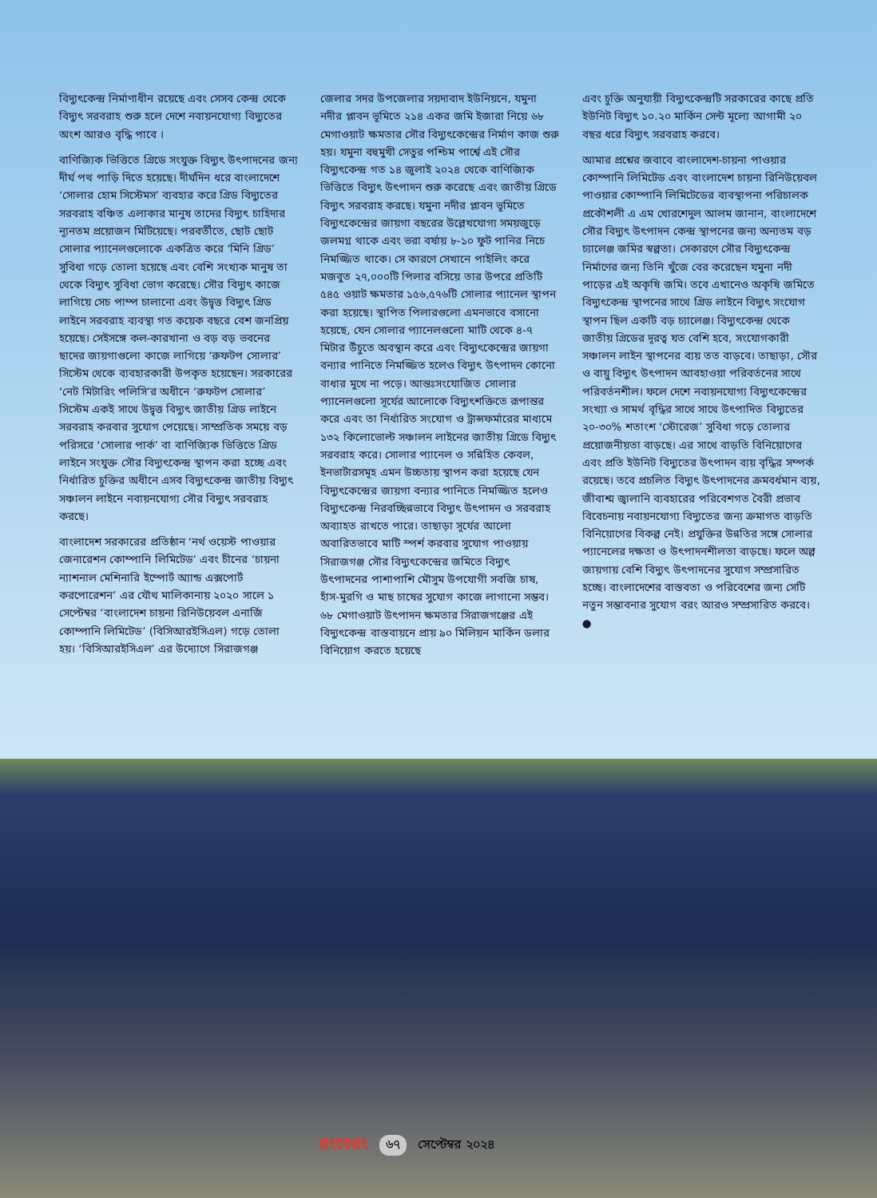বিদ্যুৎকেন্দ্র নির্মাণাধীন রয়েছে এবং সেসব কেন্দ্র থেকে বিদ্যুৎ সরবরাহ শুরু হলে দেশে নবায়নযোগ্য বিদ্যুতের অংশ আরও বৃদ্ধি পাবে ।
বাণিজ্যিক ভিত্তিতে গ্রিডে সংযুক্ত বিদ্যুৎ উৎপাদনের জন্য দীর্ঘ পথ পাড়ি দিতে হয়েছে। দীর্ঘদিন ধরে বাংলাদেশে ‘সোলার হোম সিস্টেমস’ ব্যবহার করে গ্রিড বিদ্যুতের সরবরাহ বঞ্চিত এলাকার মানুষ তাদের বিদ্যুৎ চাহিদার ন্যূনতম প্রয়োজন মিটিয়েছে। পরবর্তীতে, ছোট ছোট সোলার প্যানেলগুলোকে একত্রিত করে ‘মিনি গ্রিড’ সুবিধা গড়ে তোলা হয়েছে এবং বেশি সংখ্যক মানুষ তা থেকে বিদ্যুৎ সুবিধা ভোগ করেছে। সৌর বিদ্যুৎ কাজে লাগিয়ে সেচ পাম্প চালানো এবং উদ্বৃত্ত বিদ্যুৎ গ্রিড লাইনে সরবরাহ ব্যবস্থা গত কয়েক বছরে বেশ জনপ্রিয় হয়েছে। সেইসঙ্গে কল-কারখানা ও বড় বড় ভবনের ছাদের জায়গাগুলো কাজে লাগিয়ে ‘রুফটপ সোলার’ সিস্টেম থেকে ব্যবহারকারী উপকৃত হয়েছেন। সরকারের ‘নেট মিটারিং পলিসি’র অধীনে ‘রুফটপ সোলার’ সিস্টেম একই সাথে উদ্বৃত্ত বিদ্যুৎ জাতীয় গ্রিড লাইনে সরবরাহ করবার সুযোগ পেয়েছে। সাম্প্রতিক সময়ে বড় পরিসরে ‘সোলার পার্ক’ বা বাণিজ্যিক ভিত্তিতে গ্রিড লাইনে সংযুক্ত সৌর বিদ্যুৎকেন্দ্র স্থাপন করা হচ্ছে এবং নির্ধারিত চুক্তির অধীনে এসব বিদ্যুৎকেন্দ্র জাতীয় বিদ্যুৎ সঞ্চালন লাইনে নবায়নযোগ্য সৌর বিদ্যুৎ সরবরাহ করছে।
বাংলাদেশ সরকারের প্রতিষ্ঠান ‘নর্থ ওয়েস্ট পাওয়ার জেনারেশন কোম্পানি লিমিটেড’ এবং চীনের ‘চায়না ন্যাশনাল মেশিনারি ইম্পোর্ট অ্যান্ড এক্সপোর্ট করপোরেশন’ এর যৌথ মালিকানায় ২০২০ সালে ১ সেপ্টেম্বর ‘বাংলাদেশ চায়না রিনিউয়েবল এনার্জি কোম্পানি লিমিটেড’ (বিসিআরইসিএল) গড়ে তোলা হয়। ‘বিসিআরইসিএল’ এর উদ্যোগে সিরাজগঞ্জ
জেলার সদর উপজেলার সয়দাবাদ ইউনিয়নে, যমুনা নদীর প্লাবন ভূমিতে ২১৪ একর জমি ইজারা নিয়ে ৬৮ মেগাওয়াট ক্ষমতার সৌর বিদ্যুৎকেন্দ্রের নির্মাণ কাজ শুরু হয়। যমুনা বহুমুখী সেতুর পশ্চিম পার্শ্বে এই সৌর বিদ্যুৎকেন্দ্র গত ১৪ জুলাই ২০২৪ থেকে বাণিজ্যিক ভিত্তিতে বিদ্যুৎ উৎপাদন শুরু করেছে এবং জাতীয় গ্রিডে বিদ্যুৎ সরবরাহ করছে। যমুনা নদীর প্লাবন ভূমিতে বিদ্যুৎকেন্দ্রের জায়গা বছরের উল্লেখযোগ্য সময়জুড়ে জলমগ্ন থাকে এবং ভরা বর্ষায় ৮-১০ ফুট পানির নিচে নিমজ্জিত থাকে। সে কারণে সেখানে পাইলিং করে মজবুত ২৭,০০০টি পিলার বসিয়ে তার উপরে প্রতিটি ৫৪৫ ওয়াট ক্ষমতার ১৫৬,৫৭৬টি সোলার প্যানেল স্থাপন করা হয়েছে। স্থাপিত পিলারগুলো এমনভাবে বসানো হয়েছে, যেন সোলার প্যানেলগুলো মাটি থেকে ৪-৭ মিটার উঁচুতে অবস্থান করে এবং বিদ্যুৎকেন্দ্রের জায়গা বন্যার পানিতে নিমজ্জিত হলেও বিদ্যুৎ উৎপাদন কোনো বাধার মুখে না পড়ে। আন্তঃসংযোজিত সোলার প্যানেলগুলো সূর্যের আলোকে বিদ্যুৎশক্তিতে রূপান্তর করে এবং তা নির্ধারিত সংযোগ ও ট্রান্সফর্মারের মাধ্যমে ১৩২ কিলোভোল্ট সঞ্চালন লাইনের জাতীয় গ্রিডে বিদ্যুৎ সরবরাহ করে। সোলার প্যানেল ও সন্নিহিত কেবল, ইনভার্টারসমূহ এমন উচ্চতায় স্থাপন করা হয়েছে যেন বিদ্যুৎকেন্দ্রের জায়গা বন্যার পানিতে নিমজ্জিত হলেও বিদ্যুৎকেন্দ্র নিরবচ্ছিন্নভাবে বিদ্যুৎ উৎপাদন ও সরবরাহ অব্যাহত রাখতে পারে। তাছাড়া সূর্যের আলো অবারিতভাবে মাটি স্পর্শ করবার সুযোগ পাওয়ায় সিরাজগঞ্জ সৌর বিদ্যুৎকেন্দ্রের জমিতে বিদ্যুৎ উৎপাদনের পাশাপাশি মৌসুম উপযোগী সবজি চাষ, হাঁস-মুরগি ও মাছ চাষের সুযোগ কাজে লাগানো সম্ভব। ৬৮ মেগাওয়াট উৎপাদন ক্ষমতার সিরাজগঞ্জের এই বিদ্যুৎকেন্দ্র বাস্তবায়নে প্রায় ৯০ মিলিয়ন মার্কিন ডলার বিনিয়োগ করতে হয়েছে
এবং চুক্তি অনুযায়ী বিদ্যুৎকেন্দ্রটি সরকারের কাছে প্রতি ইউনিট বিদ্যুৎ ১০.২০ মার্কিন সেন্ট মূল্যে আগামী ২০ বছর ধরে বিদ্যুৎ সরবরাহ করবে।
আমার প্রশ্নের জবাবে বাংলাদেশ-চায়না পাওয়ার কোম্পানি লিমিটেড এবং বাংলাদেশ চায়না রিনিউয়েবল পাওয়ার কোম্পানি লিমিটেডের ব্যবস্থাপনা পরিচালক প্রকৌশলী এ এম খোরশেদুল আলম জানান, বাংলাদেশে সৌর বিদ্যুৎ উৎপাদন কেন্দ্র স্থাপনের জন্য অন্যতম বড় চ্যালেঞ্জ জমির স্বল্পতা। সেকারণে সৌর বিদ্যুৎকেন্দ্র নির্মাণের জন্য তিনি খুঁজে বের করেছেন যমুনা নদী পাড়ের এই অকৃষি জমি। তবে এখানেও অকৃষি জমিতে বিদ্যুৎকেন্দ্র স্থাপনের সাথে গ্রিড লাইনে বিদ্যুৎ সংযোগ স্থাপন ছিল একটি বড় চ্যালেঞ্জ। বিদ্যুৎকেন্দ্র থেকে জাতীয় গ্রিডের দূরত্ব যত বেশি হবে, সংযোগকারী সঞ্চালন লাইন স্থাপনের ব্যয় তত বাড়বে। তাছাড়া, সৌর ও বায়ু বিদ্যুৎ উৎপাদন আবহাওয়া পরিবর্তনের সাথে পরিবর্তনশীল। ফলে দেশে নবায়নযোগ্য বিদ্যুৎকেন্দ্রের সংখ্যা ও সামর্থ বৃদ্ধির সাথে সাথে উৎপাদিত বিদ্যুতের ২০-৩০% শতাংশ ‘স্টোরেজ’ সুবিধা গড়ে তোলার প্রয়োজনীয়তা বাড়ছে। এর সাথে বাড়তি বিনিয়োগের এবং প্রতি ইউনিট বিদ্যুতের উৎপাদন ব্যয় বৃদ্ধির সম্পর্ক রয়েছে। তবে প্রচলিত বিদ্যুৎ উৎপাদনের ক্রমবর্ধমান ব্যয়, জীবাশ্ম জ্বালানি ব্যবহারের পরিবেশগত বৈরী প্রভাব বিবেচনায় নবায়নযোগ্য বিদ্যুতের জন্য ক্রমাগত বাড়তি বিনিয়োগের বিকল্প নেই। প্রযুক্তির উন্নতির সঙ্গে সোলার প্যানেলের দক্ষতা ও উৎপাদনশীলতা বাড়ছে। ফলে অল্প জায়গায় বেশি বিদ্যুৎ উৎপাদনের সুযোগ সম্প্রসারিত হচ্ছে। বাংলাদেশের বাস্তবতা ও পরিবেশের জন্য সেটি নতুন সম্ভাবনার সুযোগ বরং আরও সম্প্রসারিত করবে। ●
রংবেরং ৬৭ সেপ্টেম্বর ২০২৪